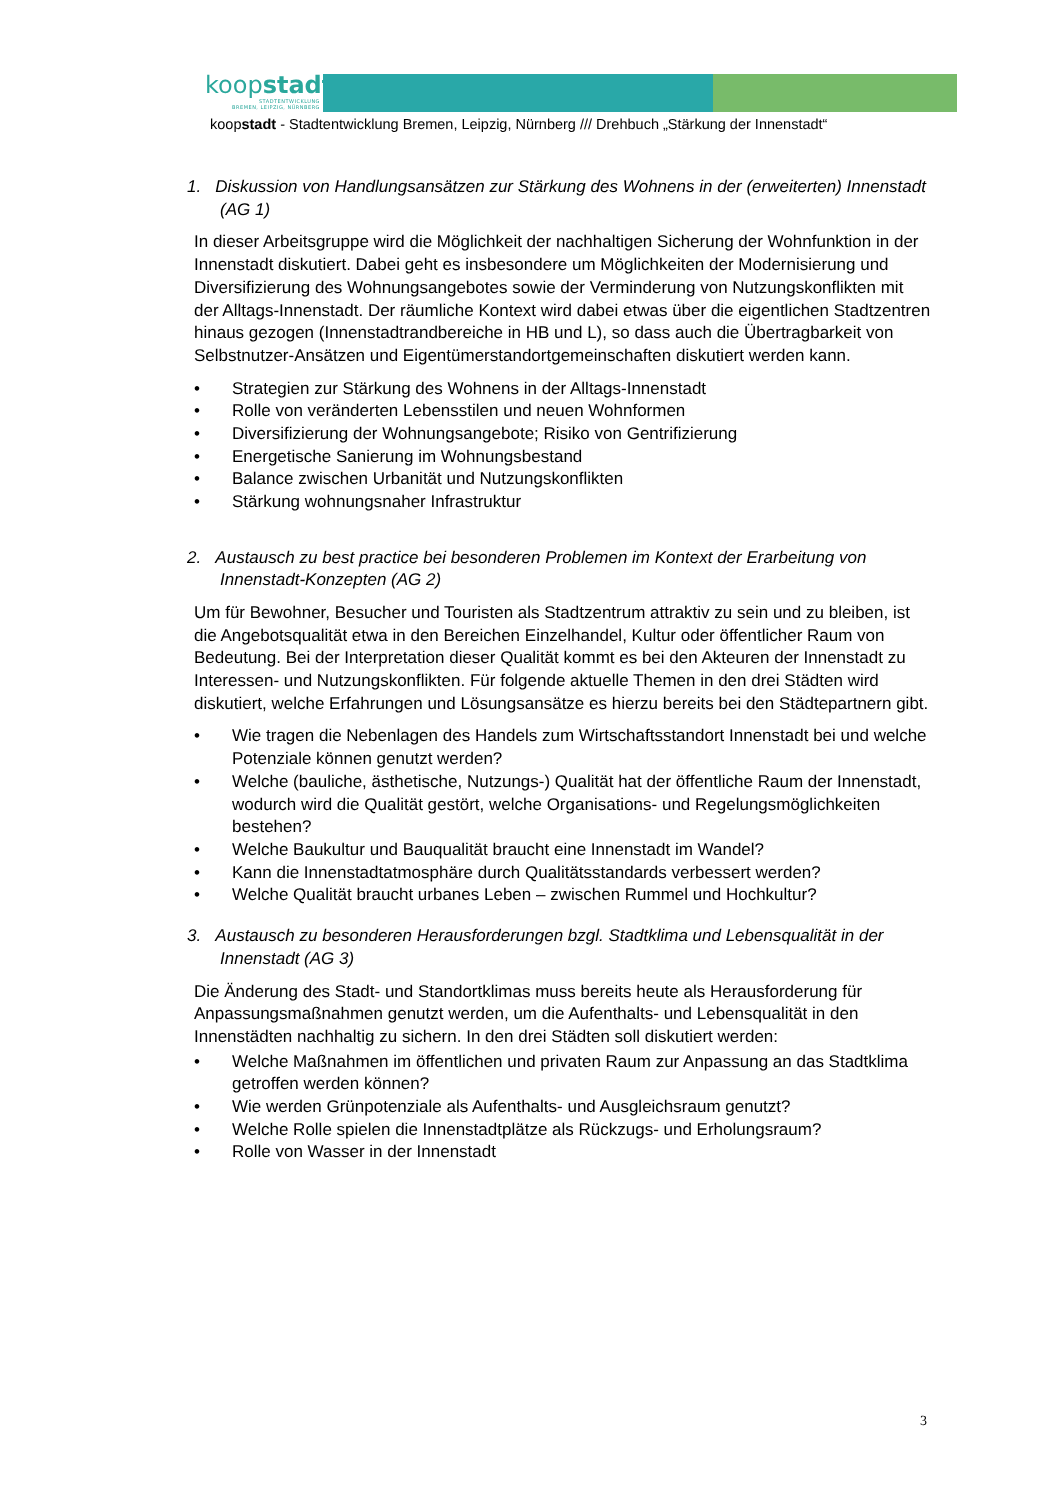koopstadt
STADTENTWICKLUNG
BREMEN, LEIPZIG, NÜRNBERG
koopstadt - Stadtentwicklung Bremen, Leipzig, Nürnberg /// Drehbuch „Stärkung der Innenstadt“
1. Diskussion von Handlungsansätzen zur Stärkung des Wohnens in der (erweiterten) Innenstadt (AG 1)
In dieser Arbeitsgruppe wird die Möglichkeit der nachhaltigen Sicherung der Wohnfunktion in der Innenstadt diskutiert. Dabei geht es insbesondere um Möglichkeiten der Modernisierung und Diversifizierung des Wohnungsangebotes sowie der Verminderung von Nutzungskonflikten mit der Alltags-Innenstadt. Der räumliche Kontext wird dabei etwas über die eigentlichen Stadtzentren hinaus gezogen (Innenstadtrandbereiche in HB und L), so dass auch die Übertragbarkeit von Selbstnutzer-Ansätzen und Eigentümerstandortgemeinschaften diskutiert werden kann.
• Strategien zur Stärkung des Wohnens in der Alltags-Innenstadt
• Rolle von veränderten Lebensstilen und neuen Wohnformen
• Diversifizierung der Wohnungsangebote; Risiko von Gentrifizierung
• Energetische Sanierung im Wohnungsbestand
• Balance zwischen Urbanität und Nutzungskonflikten
• Stärkung wohnungsnaher Infrastruktur
2. Austausch zu best practice bei besonderen Problemen im Kontext der Erarbeitung von Innenstadt-Konzepten (AG 2)
Um für Bewohner, Besucher und Touristen als Stadtzentrum attraktiv zu sein und zu bleiben, ist die Angebotsqualität etwa in den Bereichen Einzelhandel, Kultur oder öffentlicher Raum von Bedeutung. Bei der Interpretation dieser Qualität kommt es bei den Akteuren der Innenstadt zu Interessen- und Nutzungskonflikten. Für folgende aktuelle Themen in den drei Städten wird diskutiert, welche Erfahrungen und Lösungsansätze es hierzu bereits bei den Städtepartnern gibt.
• Wie tragen die Nebenlagen des Handels zum Wirtschaftsstandort Innenstadt bei und welche Potenziale können genutzt werden?
• Welche (bauliche, ästhetische, Nutzungs-) Qualität hat der öffentliche Raum der Innenstadt, wodurch wird die Qualität gestört, welche Organisations- und Regelungsmöglichkeiten bestehen?
• Welche Baukultur und Bauqualität braucht eine Innenstadt im Wandel?
• Kann die Innenstadtatmosphäre durch Qualitätsstandards verbessert werden?
• Welche Qualität braucht urbanes Leben – zwischen Rummel und Hochkultur?
3. Austausch zu besonderen Herausforderungen bzgl. Stadtklima und Lebensqualität in der Innenstadt (AG 3)
Die Änderung des Stadt- und Standortklimas muss bereits heute als Herausforderung für Anpassungsmaßnahmen genutzt werden, um die Aufenthalts- und Lebensqualität in den Innenstädten nachhaltig zu sichern. In den drei Städten soll diskutiert werden:
• Welche Maßnahmen im öffentlichen und privaten Raum zur Anpassung an das Stadtklima getroffen werden können?
• Wie werden Grünpotenziale als Aufenthalts- und Ausgleichsraum genutzt?
• Welche Rolle spielen die Innenstadtplätze als Rückzugs- und Erholungsraum?
• Rolle von Wasser in der Innenstadt
3